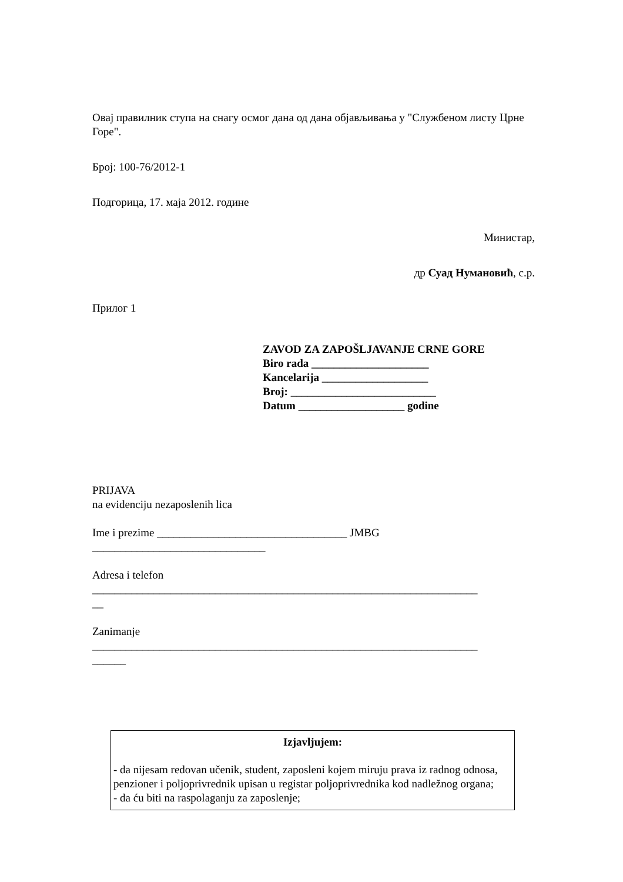Овај правилник ступа на снагу осмог дана од дана објављивања у "Службеном листу Црне Горе".
Број: 100-76/2012-1
Подгорица, 17. маја 2012. године
Министар,
др Суад Нумановић, с.р.
Прилог 1
ZAVOD ZA ZAPOŠLJAVANJE CRNE GORE
Biro rada _____________________
Kancelarija ___________________
Broj: __________________________
Datum ___________________ godine
PRIJAVA
na evidenciju nezaposlenih lica
Ime i prezime __________________________________ JMBG
_______________________________
Adresa i telefon
_____________________________________________________________________
__
Zanimanje
_____________________________________________________________________
______
Izjavljujem:
- da nijesam redovan učenik, student, zaposleni kojem miruju prava iz radnog odnosa, penzioner i poljoprivrednik upisan u registar poljoprivrednika kod nadležnog organa;
- da ću biti na raspolaganju za zaposlenje;